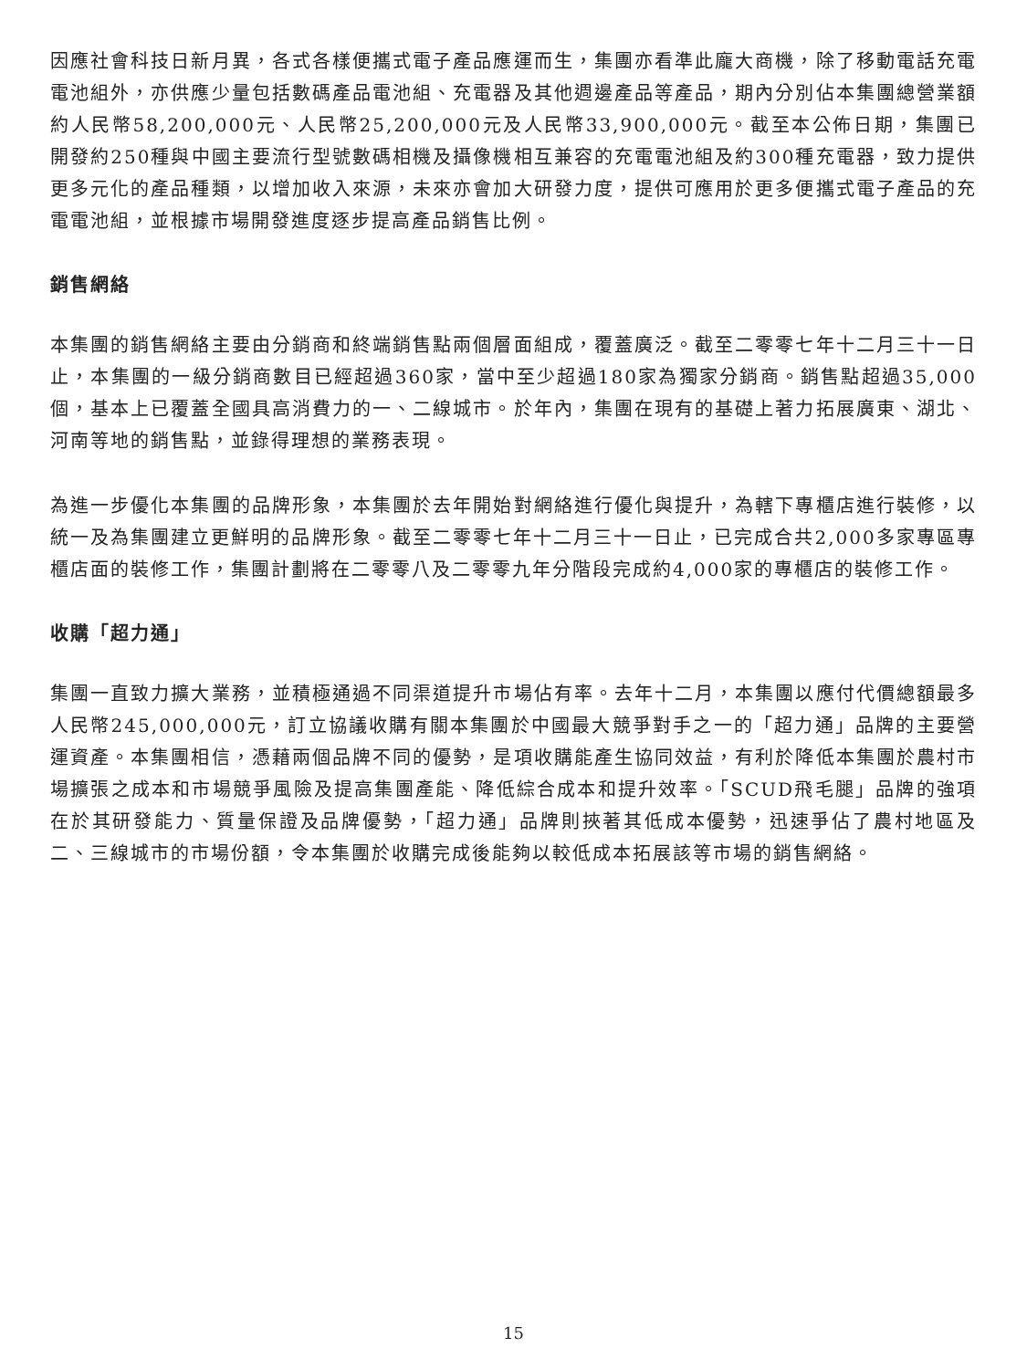因應社會科技日新月異，各式各樣便攜式電子產品應運而生，集團亦看準此龐大商機，除了移動電話充電電池組外，亦供應少量包括數碼產品電池組、充電器及其他週邊產品等產品，期內分別佔本集團總營業額約人民幣58,200,000元、人民幣25,200,000元及人民幣33,900,000元。截至本公佈日期，集團已開發約250種與中國主要流行型號數碼相機及攝像機相互兼容的充電電池組及約300種充電器，致力提供更多元化的產品種類，以增加收入來源，未來亦會加大研發力度，提供可應用於更多便攜式電子產品的充電電池組，並根據市場開發進度逐步提高產品銷售比例。
銷售網絡
本集團的銷售網絡主要由分銷商和終端銷售點兩個層面組成，覆蓋廣泛。截至二零零七年十二月三十一日止，本集團的一級分銷商數目已經超過360家，當中至少超過180家為獨家分銷商。銷售點超過35,000個，基本上已覆蓋全國具高消費力的一、二線城市。於年內，集團在現有的基礎上著力拓展廣東、湖北、河南等地的銷售點，並錄得理想的業務表現。
為進一步優化本集團的品牌形象，本集團於去年開始對網絡進行優化與提升，為轄下專櫃店進行裝修，以統一及為集團建立更鮮明的品牌形象。截至二零零七年十二月三十一日止，已完成合共2,000多家專區專櫃店面的裝修工作，集團計劃將在二零零八及二零零九年分階段完成約4,000家的專櫃店的裝修工作。
收購「超力通」
集團一直致力擴大業務，並積極通過不同渠道提升市場佔有率。去年十二月，本集團以應付代價總額最多人民幣245,000,000元，訂立協議收購有關本集團於中國最大競爭對手之一的「超力通」品牌的主要營運資產。本集團相信，憑藉兩個品牌不同的優勢，是項收購能產生協同效益，有利於降低本集團於農村市場擴張之成本和市場競爭風險及提高集團產能、降低綜合成本和提升效率。「SCUD飛毛腿」品牌的強項在於其研發能力、質量保證及品牌優勢，「超力通」品牌則挾著其低成本優勢，迅速爭佔了農村地區及二、三線城市的市場份額，令本集團於收購完成後能夠以較低成本拓展該等市場的銷售網絡。
15